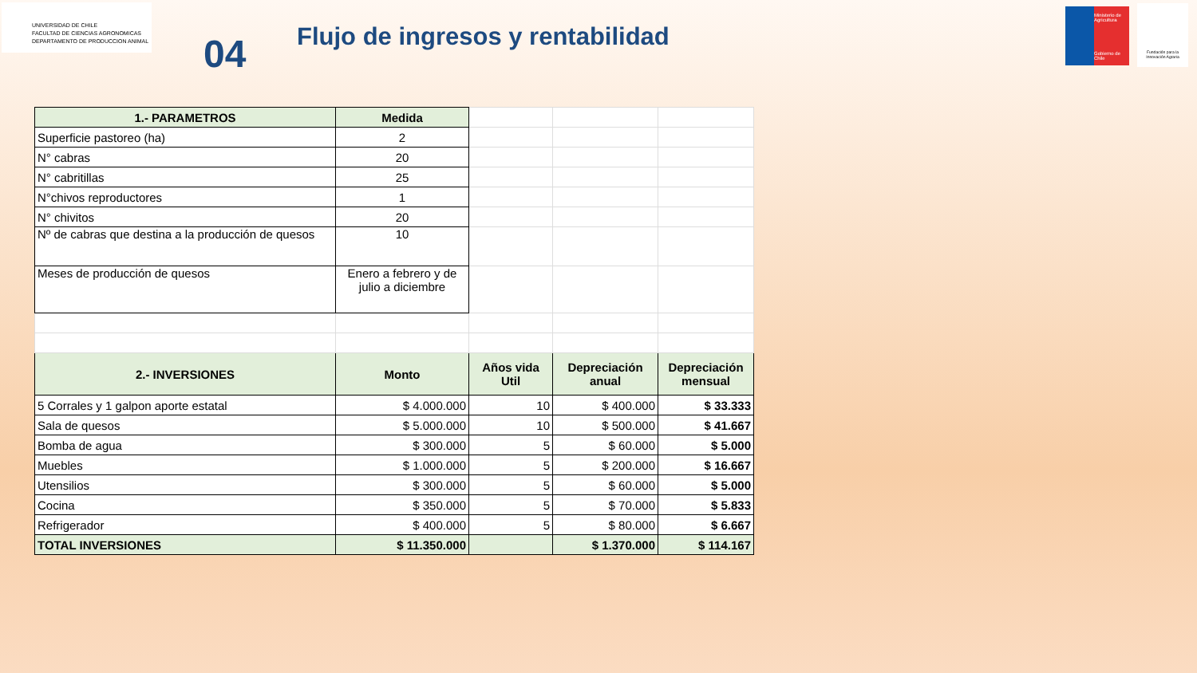UNIVERSIDAD DE CHILE
FACULTAD DE CIENCIAS AGRONOMICAS
DEPARTAMENTO DE PRODUCCION ANIMAL
04
Flujo de ingresos y rentabilidad
Ministerio de Agricultura
Gobierno de Chile
Fundación para la Innovación Agraria
| 1.- PARAMETROS | Medida | | | |
| Superficie pastoreo (ha) | 2 | | | |
| N° cabras | 20 | | | |
| N° cabritillas | 25 | | | |
| N°chivos reproductores | 1 | | | |
| N° chivitos | 20 | | | |
| Nº de cabras que destina a la producción de quesos | 10 | | | |
| Meses de producción de quesos | Enero a febrero y de julio a diciembre | | | |
| 2.- INVERSIONES | Monto | Años vida Util | Depreciación anual | Depreciación mensual |
| 5 Corrales y 1 galpon aporte estatal | $ 4.000.000 | 10 | $ 400.000 | $ 33.333 |
| Sala de quesos | $ 5.000.000 | 10 | $ 500.000 | $ 41.667 |
| Bomba de agua | $ 300.000 | 5 | $ 60.000 | $ 5.000 |
| Muebles | $ 1.000.000 | 5 | $ 200.000 | $ 16.667 |
| Utensilios | $ 300.000 | 5 | $ 60.000 | $ 5.000 |
| Cocina | $ 350.000 | 5 | $ 70.000 | $ 5.833 |
| Refrigerador | $ 400.000 | 5 | $ 80.000 | $ 6.667 |
| TOTAL INVERSIONES | $ 11.350.000 | | $ 1.370.000 | $ 114.167 |